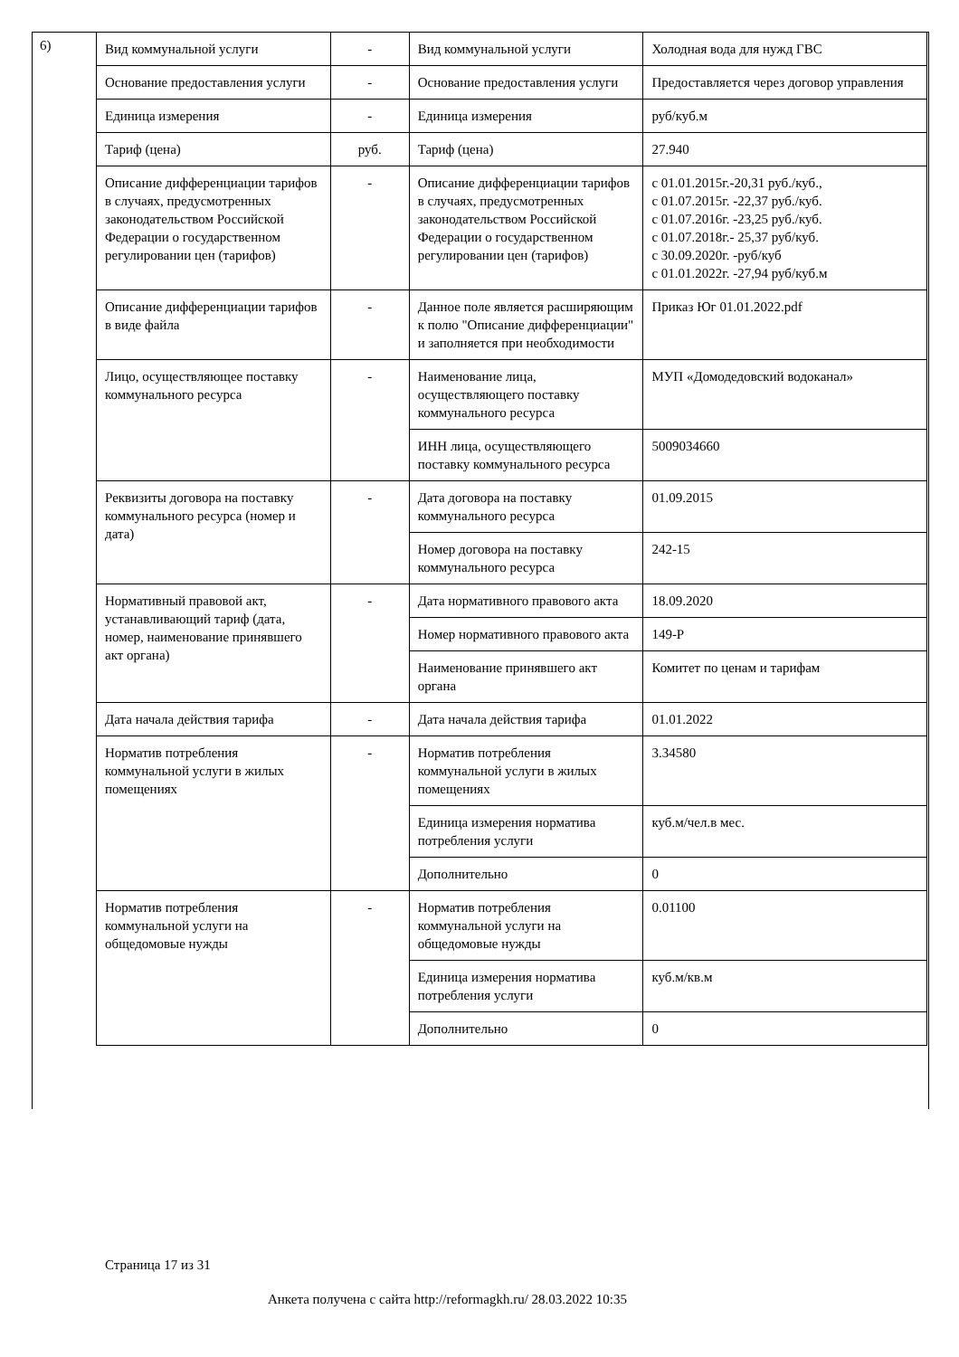6)
| Вид коммунальной услуги | - | Вид коммунальной услуги | Холодная вода для нужд ГВС |
| Основание предоставления услуги | - | Основание предоставления услуги | Предоставляется через договор управления |
| Единица измерения | - | Единица измерения | руб/куб.м |
| Тариф (цена) | руб. | Тариф (цена) | 27.940 |
| Описание дифференциации тарифов в случаях, предусмотренных законодательством Российской Федерации о государственном регулировании цен (тарифов) | - | Описание дифференциации тарифов в случаях, предусмотренных законодательством Российской Федерации о государственном регулировании цен (тарифов) | с 01.01.2015г.-20,31 руб./куб., с 01.07.2015г. -22,37 руб./куб. с 01.07.2016г. -23,25 руб./куб. с 01.07.2018г.- 25,37 руб/куб. с 30.09.2020г. -руб/куб с 01.01.2022г. -27,94 руб/куб.м |
| Описание дифференциации тарифов в виде файла | - | Данное поле является расширяющим к полю "Описание дифференциации" и заполняется при необходимости | Приказ Юг 01.01.2022.pdf |
| Лицо, осуществляющее поставку коммунального ресурса | - | Наименование лица, осуществляющего поставку коммунального ресурса | МУП «Домодедовский водоканал» |
| | | ИНН лица, осуществляющего поставку коммунального ресурса | 5009034660 |
| Реквизиты договора на поставку коммунального ресурса (номер и дата) | - | Дата договора на поставку коммунального ресурса | 01.09.2015 |
| | | Номер договора на поставку коммунального ресурса | 242-15 |
| Нормативный правовой акт, устанавливающий тариф (дата, номер, наименование принявшего акт органа) | - | Дата нормативного правового акта | 18.09.2020 |
| | | Номер нормативного правового акта | 149-Р |
| | | Наименование принявшего акт органа | Комитет по ценам и тарифам |
| Дата начала действия тарифа | - | Дата начала действия тарифа | 01.01.2022 |
| Норматив потребления коммунальной услуги в жилых помещениях | - | Норматив потребления коммунальной услуги в жилых помещениях | 3.34580 |
| | | Единица измерения норматива потребления услуги | куб.м/чел.в мес. |
| | | Дополнительно | 0 |
| Норматив потребления коммунальной услуги на общедомовые нужды | - | Норматив потребления коммунальной услуги на общедомовые нужды | 0.01100 |
| | | Единица измерения норматива потребления услуги | куб.м/кв.м |
| | | Дополнительно | 0 |
Страница 17 из 31
Анкета получена с сайта http://reformagkh.ru/ 28.03.2022 10:35